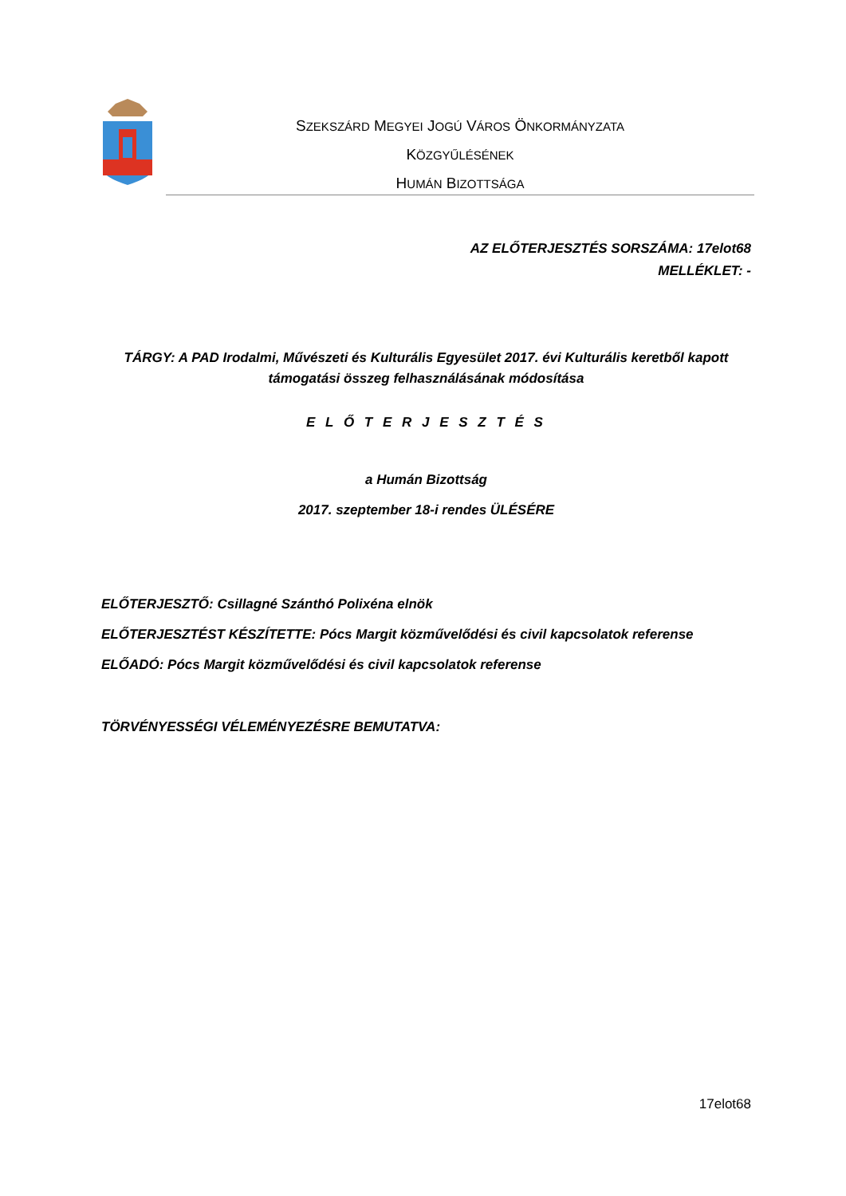SZEKSZÁRD MEGYEI JOGÚ VÁROS ÖNKORMÁNYZATA
KÖZGYŰLÉSÉNEK
HUMÁN BIZOTTSÁGA
AZ ELŐTERJESZTÉS SORSZÁMA: 17elot68
MELLÉKLET: -
TÁRGY: A PAD Irodalmi, Művészeti és Kulturális Egyesület 2017. évi Kulturális keretből kapott támogatási összeg felhasználásának módosítása
E L Ő T E R J E S Z T É S
a Humán Bizottság
2017. szeptember 18-i rendes ÜLÉSÉRE
ELŐTERJESZTŐ: Csillagné Szánthó Polixéna elnök
ELŐTERJESZTÉST KÉSZÍTETTE: Pócs Margit közművelődési és civil kapcsolatok referense
ELŐADÓ: Pócs Margit közművelődési és civil kapcsolatok referense
TÖRVÉNYESSÉGI VÉLEMÉNYEZÉSRE BEMUTATVA:
17elot68